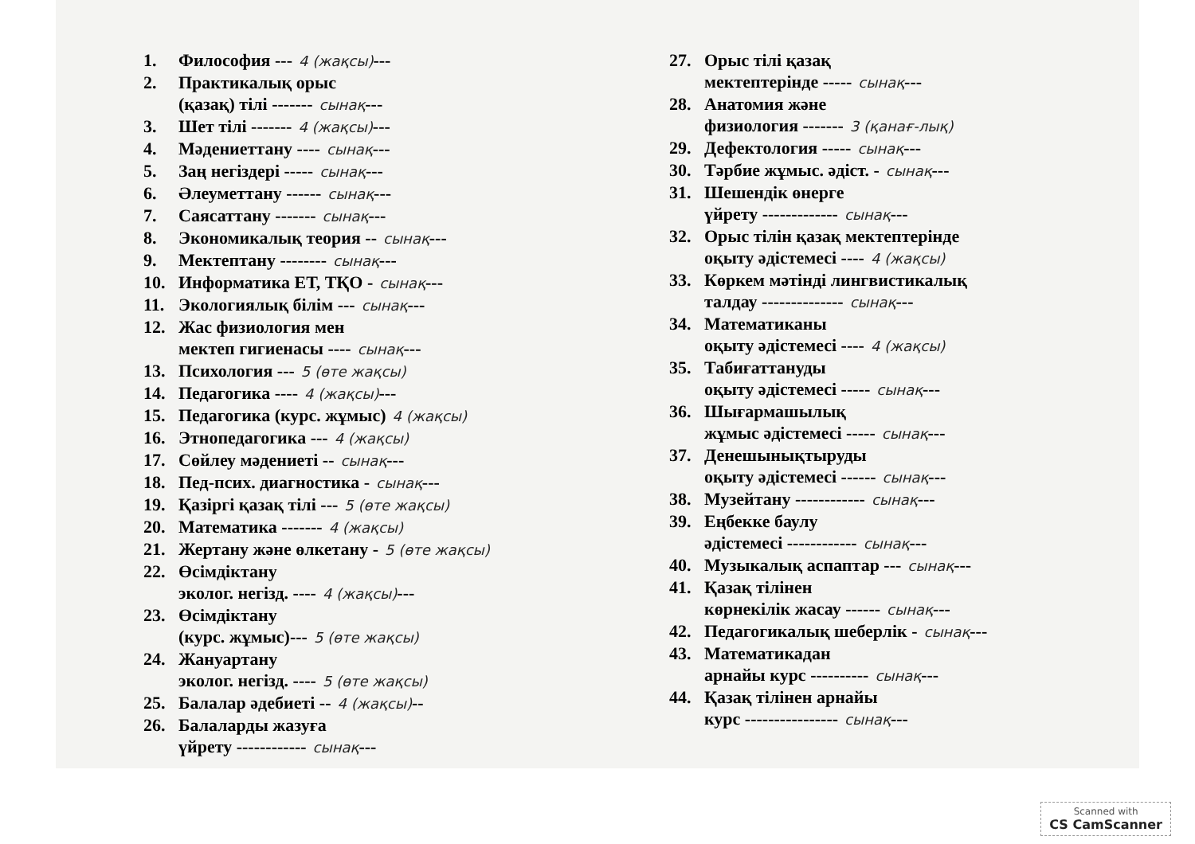1. Философия --- 4 (жақсы)---
2. Практикалық орыс
(қазақ) тілі ------- сынақ---
3. Шет тілі ------- 4 (жақсы)---
4. Мәдениеттану ---- сынақ---
5. Заң негіздері ----- сынақ---
6. Әлеуметтану ------ сынақ---
7. Саясаттану ------- сынақ---
8. Экономикалық теория -- сынақ---
9. Мектептану -------- сынақ---
10. Информатика ЕТ, ТҚО - сынақ---
11. Экологиялық білім --- сынақ---
12. Жас физиология мен
мектеп гигиенасы ---- сынақ---
13. Психология --- 5 (өте жақсы)
14. Педагогика ---- 4 (жақсы)---
15. Педагогика (курс. жұмыс) 4 (жақсы)
16. Этнопедагогика --- 4 (жақсы)
17. Сөйлеу мәдениеті -- сынақ---
18. Пед-псих. диагностика - сынақ---
19. Қазіргі қазақ тілі --- 5 (өте жақсы)
20. Математика ------- 4 (жақсы)
21. Жертану және өлкетану - 5 (өте жақсы)
22. Өсімдіктану
эколог. негізд. ---- 4 (жақсы)---
23. Өсімдіктану
(курс. жұмыс)--- 5 (өте жақсы)
24. Жануартану
эколог. негізд. ---- 5 (өте жақсы)
25. Балалар әдебиеті -- 4 (жақсы)--
26. Балаларды жазуға
үйрету ------------ сынақ---
27. Орыс тілі қазақ
мектептерінде ----- сынақ---
28. Анатомия және
физиология ------- 3 (қанағ-лық)
29. Дефектология ----- сынақ---
30. Тәрбие жұмыс. әдіст. - сынақ---
31. Шешендік өнерге
үйрету ------------- сынақ---
32. Орыс тілін қазақ мектептерінде
оқыту әдістемесі ---- 4 (жақсы)
33. Көркем мәтінді лингвистикалық
талдау -------------- сынақ---
34. Математиканы
оқыту әдістемесі ---- 4 (жақсы)
35. Табиғаттануды
оқыту әдістемесі ----- сынақ---
36. Шығармашылық
жұмыс әдістемесі ----- сынақ---
37. Денешынықтыруды
оқыту әдістемесі ------ сынақ---
38. Музейтану ------------ сынақ---
39. Еңбекке баулу
әдістемесі ------------ сынақ---
40. Музыкалық аспаптар --- сынақ---
41. Қазақ тілінен
көрнекілік жасау ------ сынақ---
42. Педагогикалық шеберлік - сынақ---
43. Математикадан
арнайы курс ---------- сынақ---
44. Қазақ тілінен арнайы
курс ---------------- сынақ---
Scanned with
CS CamScanner